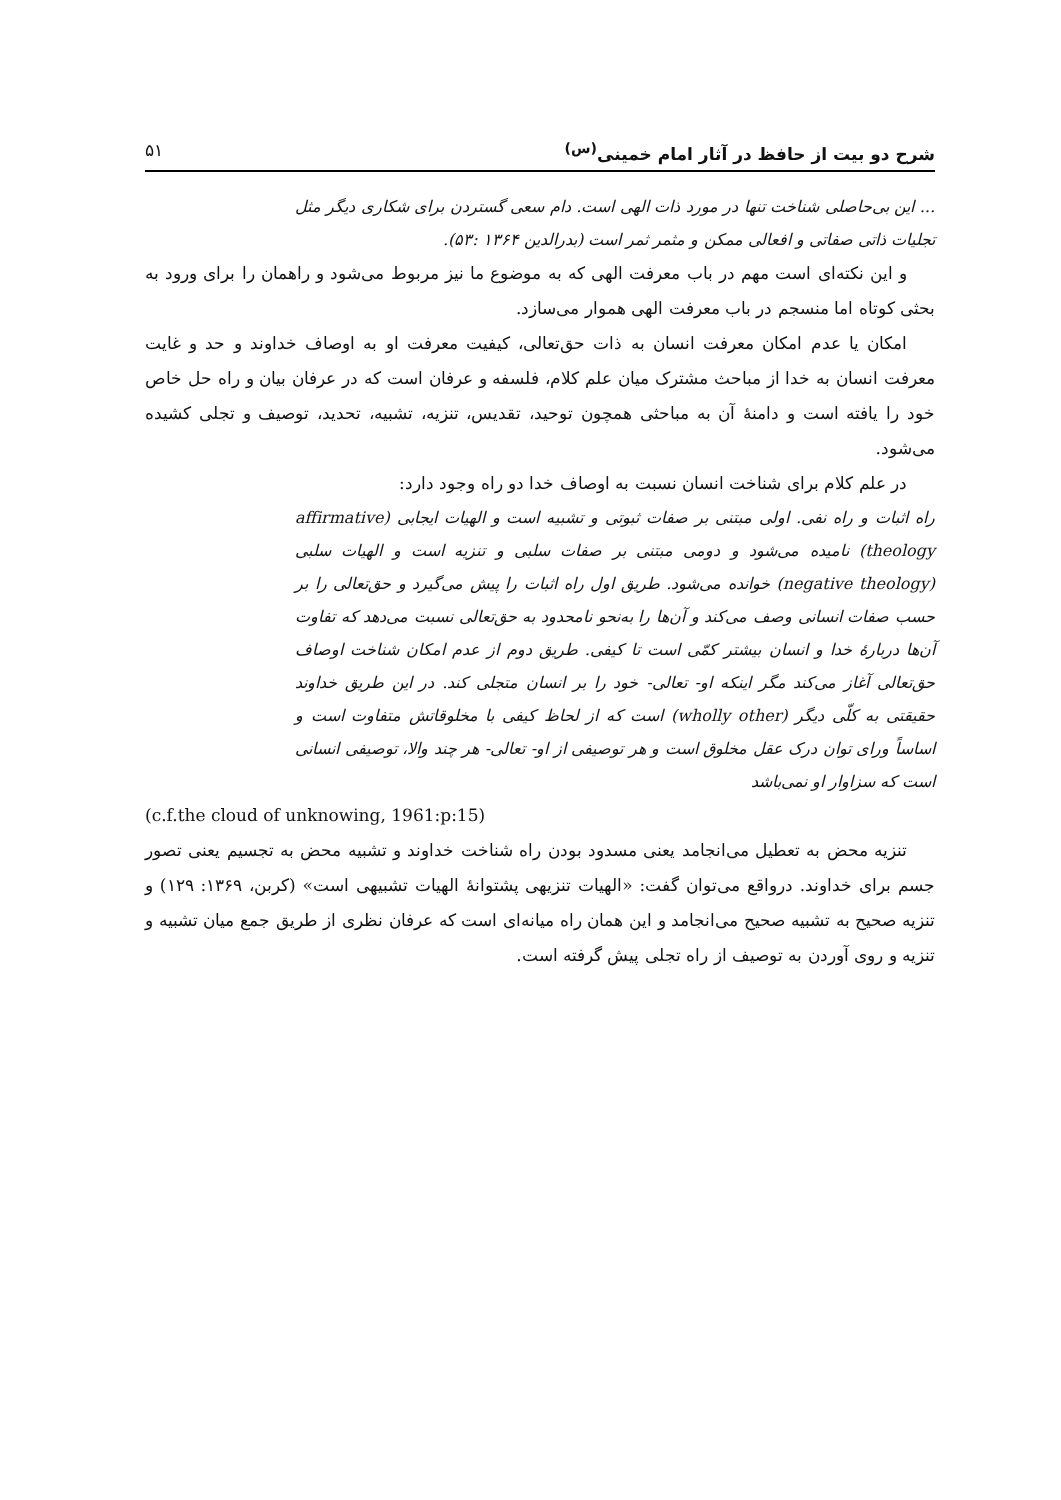شرح دو بیت از حافظ در آثار امام خمینی<sup>(س)</sup> ۵۱
... این بی‌حاصلی شناخت تنها در مورد ذات الهی است. دام سعی گستردن برای شکاری دیگر مثل تجلیات ذاتی صفاتی و افعالی ممکن و مثمر ثمر است (بدرالدین ۱۳۶۴ :۵۳).
و این نکته‌ای است مهم در باب معرفت الهی که به موضوع ما نیز مربوط می‌شود و راهمان را برای ورود به بحثی کوتاه اما منسجم در باب معرفت الهی هموار می‌سازد.
امکان یا عدم امکان معرفت انسان به ذات حق‌تعالی، کیفیت معرفت او به اوصاف خداوند و حد و غایت معرفت انسان به خدا از مباحث مشترک میان علم کلام، فلسفه و عرفان است که در عرفان بیان و راه حل خاص خود را یافته است و دامنهٔ آن به مباحثی همچون توحید، تقدیس، تنزیه، تشبیه، تحدید، توصیف و تجلی کشیده می‌شود.
در علم کلام برای شناخت انسان نسبت به اوصاف خدا دو راه وجود دارد:
راه اثبات و راه نفی. اولی مبتنی بر صفات ثبوتی و تشبیه است و الهیات ایجابی (affirmative theology) نامیده می‌شود و دومی مبتنی بر صفات سلبی و تنزیه است و الهیات سلبی (negative theology) خوانده می‌شود. طریق اول راه اثبات را پیش می‌گیرد و حق‌تعالی را بر حسب صفات انسانی وصف می‌کند و آن‌ها را به‌نحو نامحدود به حق‌تعالی نسبت می‌دهد که تفاوت آن‌ها دربارهٔ خدا و انسان بیشتر کمّی است تا کیفی. طریق دوم از عدم امکان شناخت اوصاف حق‌تعالی آغاز می‌کند مگر اینکه او- تعالی- خود را بر انسان متجلی کند. در این طریق خداوند حقیقتی به کلّی دیگر (wholly other) است که از لحاظ کیفی با مخلوقاتش متفاوت است و اساساً ورای توان درک عقل مخلوق است و هر توصیفی از او- تعالی- هر چند والا، توصیفی انسانی است که سزاوار او نمی‌باشد
(c.f.the cloud of unknowing, 1961:p:15)
تنزیه محض به تعطیل می‌انجامد یعنی مسدود بودن راه شناخت خداوند و تشبیه محض به تجسیم یعنی تصور جسم برای خداوند. درواقع می‌توان گفت: «الهیات تنزیهی پشتوانهٔ الهیات تشبیهی است» (کربن، ۱۳۶۹: ۱۲۹) و تنزیه صحیح به تشبیه صحیح می‌انجامد و این همان راه میانه‌ای است که عرفان نظری از طریق جمع میان تشبیه و تنزیه و روی آوردن به توصیف از راه تجلی پیش گرفته است.